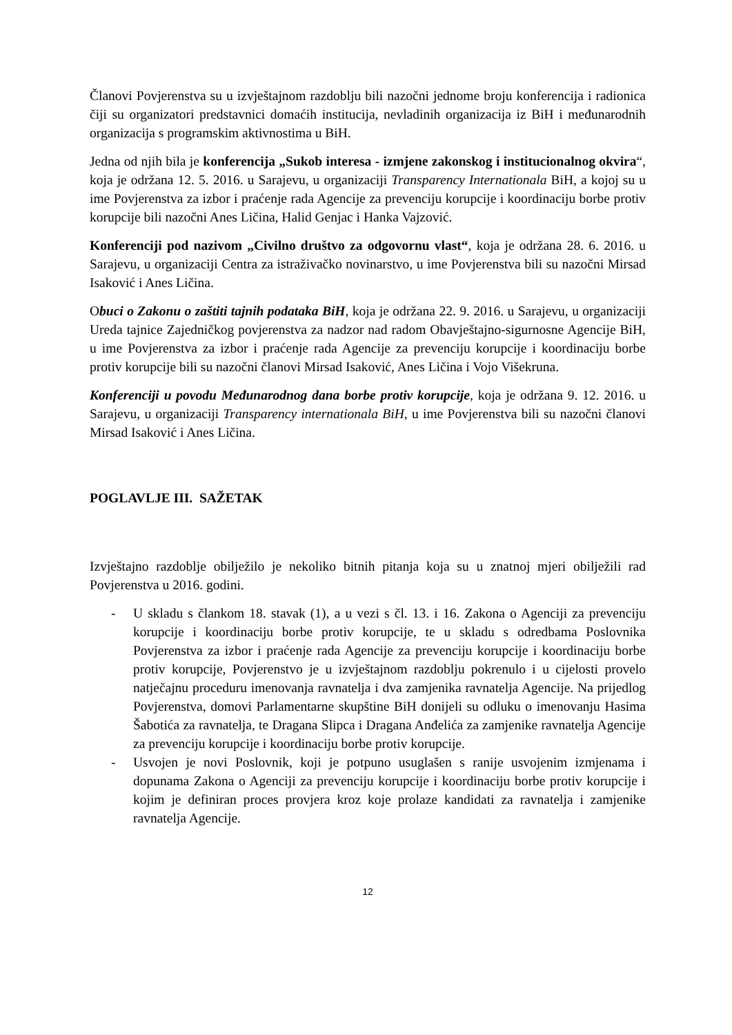Članovi Povjerenstva su u izvještajnom razdoblju bili nazočni jednome broju konferencija i radionica čiji su organizatori predstavnici domaćih institucija, nevladinih organizacija iz BiH i međunarodnih organizacija s programskim aktivnostima u BiH.
Jedna od njih bila je konferencija „Sukob interesa - izmjene zakonskog i institucionalnog okvira“, koja je održana 12. 5. 2016. u Sarajevu, u organizaciji Transparency Internationala BiH, a kojoj su u ime Povjerenstva za izbor i praćenje rada Agencije za prevenciju korupcije i koordinaciju borbe protiv korupcije bili nazočni Anes Ličina, Halid Genjac i Hanka Vajzović.
Konferenciji pod nazivom „Civilno društvo za odgovornu vlast“, koja je održana 28. 6. 2016. u Sarajevu, u organizaciji Centra za istraživačko novinarstvo, u ime Povjerenstva bili su nazočni Mirsad Isaković i Anes Ličina.
Obuci o Zakonu o zaštiti tajnih podataka BiH, koja je održana 22. 9. 2016. u Sarajevu, u organizaciji Ureda tajnice Zajedničkog povjerenstva za nadzor nad radom Obavještajno-sigurnosne Agencije BiH, u ime Povjerenstva za izbor i praćenje rada Agencije za prevenciju korupcije i koordinaciju borbe protiv korupcije bili su nazočni članovi Mirsad Isaković, Anes Ličina i Vojo Višekruna.
Konferenciji u povodu Međunarodnog dana borbe protiv korupcije, koja je održana 9. 12. 2016. u Sarajevu, u organizaciji Transparency internationala BiH, u ime Povjerenstva bili su nazočni članovi Mirsad Isaković i Anes Ličina.
POGLAVLJE III. SAŽETAK
Izvještajno razdoblje obilježilo je nekoliko bitnih pitanja koja su u znatnoj mjeri obilježili rad Povjerenstva u 2016. godini.
- U skladu s člankom 18. stavak (1), a u vezi s čl. 13. i 16. Zakona o Agenciji za prevenciju korupcije i koordinaciju borbe protiv korupcije, te u skladu s odredbama Poslovnika Povjerenstva za izbor i praćenje rada Agencije za prevenciju korupcije i koordinaciju borbe protiv korupcije, Povjerenstvo je u izvještajnom razdoblju pokrenulo i u cijelosti provelo natječajnu proceduru imenovanja ravnatelja i dva zamjenika ravnatelja Agencije. Na prijedlog Povjerenstva, domovi Parlamentarne skupštine BiH donijeli su odluku o imenovanju Hasima Šabotića za ravnatelja, te Dragana Slipca i Dragana Anđelića za zamjenike ravnatelja Agencije za prevenciju korupcije i koordinaciju borbe protiv korupcije.
- Usvojen je novi Poslovnik, koji je potpuno usuglašen s ranije usvojenim izmjenama i dopunama Zakona o Agenciji za prevenciju korupcije i koordinaciju borbe protiv korupcije i kojim je definiran proces provjera kroz koje prolaze kandidati za ravnatelja i zamjenike ravnatelja Agencije.
12